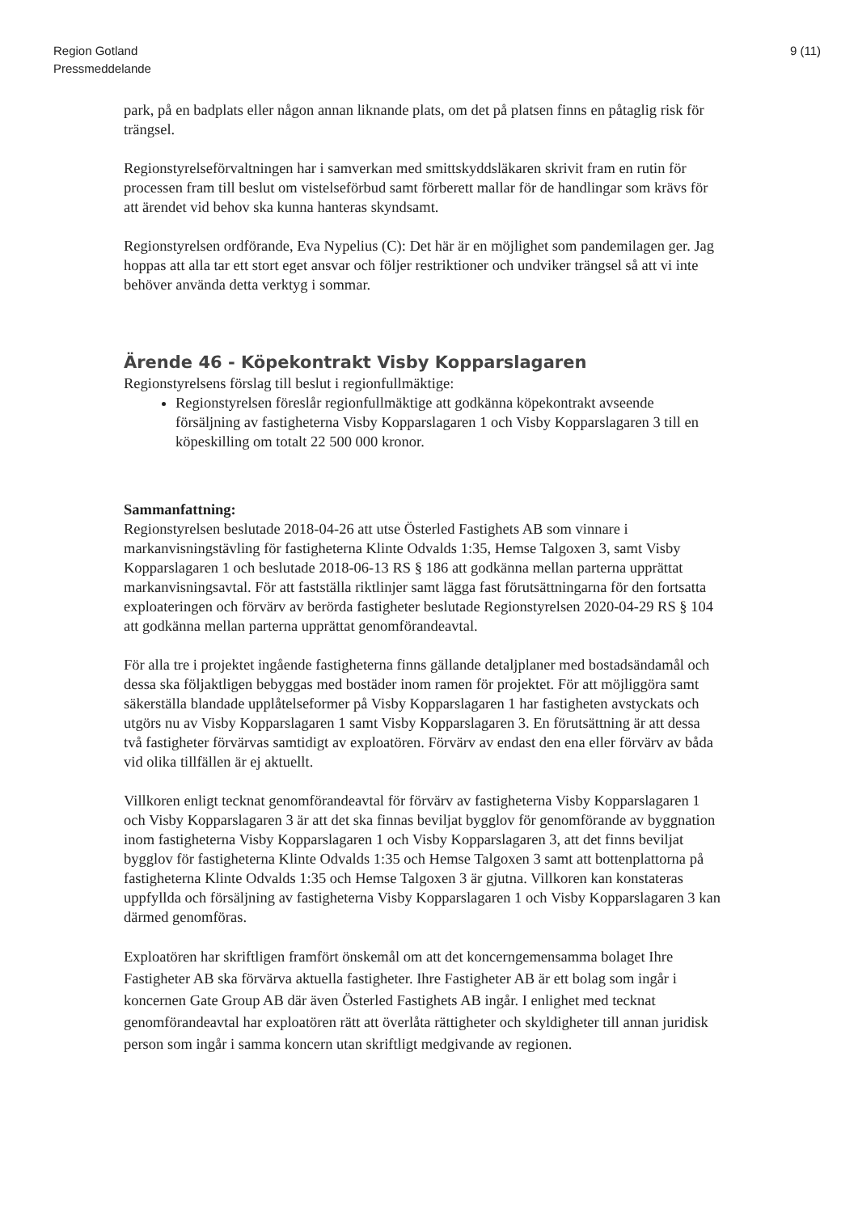Region Gotland
Pressmeddelande
9 (11)
park, på en badplats eller någon annan liknande plats, om det på platsen finns en påtaglig risk för trängsel.
Regionstyrelseförvaltningen har i samverkan med smittskyddsläkaren skrivit fram en rutin för processen fram till beslut om vistelseförbud samt förberett mallar för de handlingar som krävs för att ärendet vid behov ska kunna hanteras skyndsamt.
Regionstyrelsen ordförande, Eva Nypelius (C): Det här är en möjlighet som pandemilagen ger. Jag hoppas att alla tar ett stort eget ansvar och följer restriktioner och undviker trängsel så att vi inte behöver använda detta verktyg i sommar.
Ärende 46 - Köpekontrakt Visby Kopparslagaren
Regionstyrelsens förslag till beslut i regionfullmäktige:
Regionstyrelsen föreslår regionfullmäktige att godkänna köpekontrakt avseende försäljning av fastigheterna Visby Kopparslagaren 1 och Visby Kopparslagaren 3 till en köpeskilling om totalt 22 500 000 kronor.
Sammanfattning:
Regionstyrelsen beslutade 2018-04-26 att utse Österled Fastighets AB som vinnare i markanvisningstävling för fastigheterna Klinte Odvalds 1:35, Hemse Talgoxen 3, samt Visby Kopparslagaren 1 och beslutade 2018-06-13 RS § 186 att godkänna mellan parterna upprättat markanvisningsavtal. För att fastställa riktlinjer samt lägga fast förutsättningarna för den fortsatta exploateringen och förvärv av berörda fastigheter beslutade Regionstyrelsen 2020-04-29 RS § 104 att godkänna mellan parterna upprättat genomförandeavtal.
För alla tre i projektet ingående fastigheterna finns gällande detaljplaner med bostadsändamål och dessa ska följaktligen bebyggas med bostäder inom ramen för projektet. För att möjliggöra samt säkerställa blandade upplåtelseformer på Visby Kopparslagaren 1 har fastigheten avstyckats och utgörs nu av Visby Kopparslagaren 1 samt Visby Kopparslagaren 3. En förutsättning är att dessa två fastigheter förvärvas samtidigt av exploatören. Förvärv av endast den ena eller förvärv av båda vid olika tillfällen är ej aktuellt.
Villkoren enligt tecknat genomförandeavtal för förvärv av fastigheterna Visby Kopparslagaren 1 och Visby Kopparslagaren 3 är att det ska finnas beviljat bygglov för genomförande av byggnation inom fastigheterna Visby Kopparslagaren 1 och Visby Kopparslagaren 3, att det finns beviljat bygglov för fastigheterna Klinte Odvalds 1:35 och Hemse Talgoxen 3 samt att bottenplattorna på fastigheterna Klinte Odvalds 1:35 och Hemse Talgoxen 3 är gjutna. Villkoren kan konstateras uppfyllda och försäljning av fastigheterna Visby Kopparslagaren 1 och Visby Kopparslagaren 3 kan därmed genomföras.
Exploatören har skriftligen framfört önskemål om att det koncerngemensamma bolaget Ihre Fastigheter AB ska förvärva aktuella fastigheter. Ihre Fastigheter AB är ett bolag som ingår i koncernen Gate Group AB där även Österled Fastighets AB ingår. I enlighet med tecknat genomförandeavtal har exploatören rätt att överlåta rättigheter och skyldigheter till annan juridisk person som ingår i samma koncern utan skriftligt medgivande av regionen.